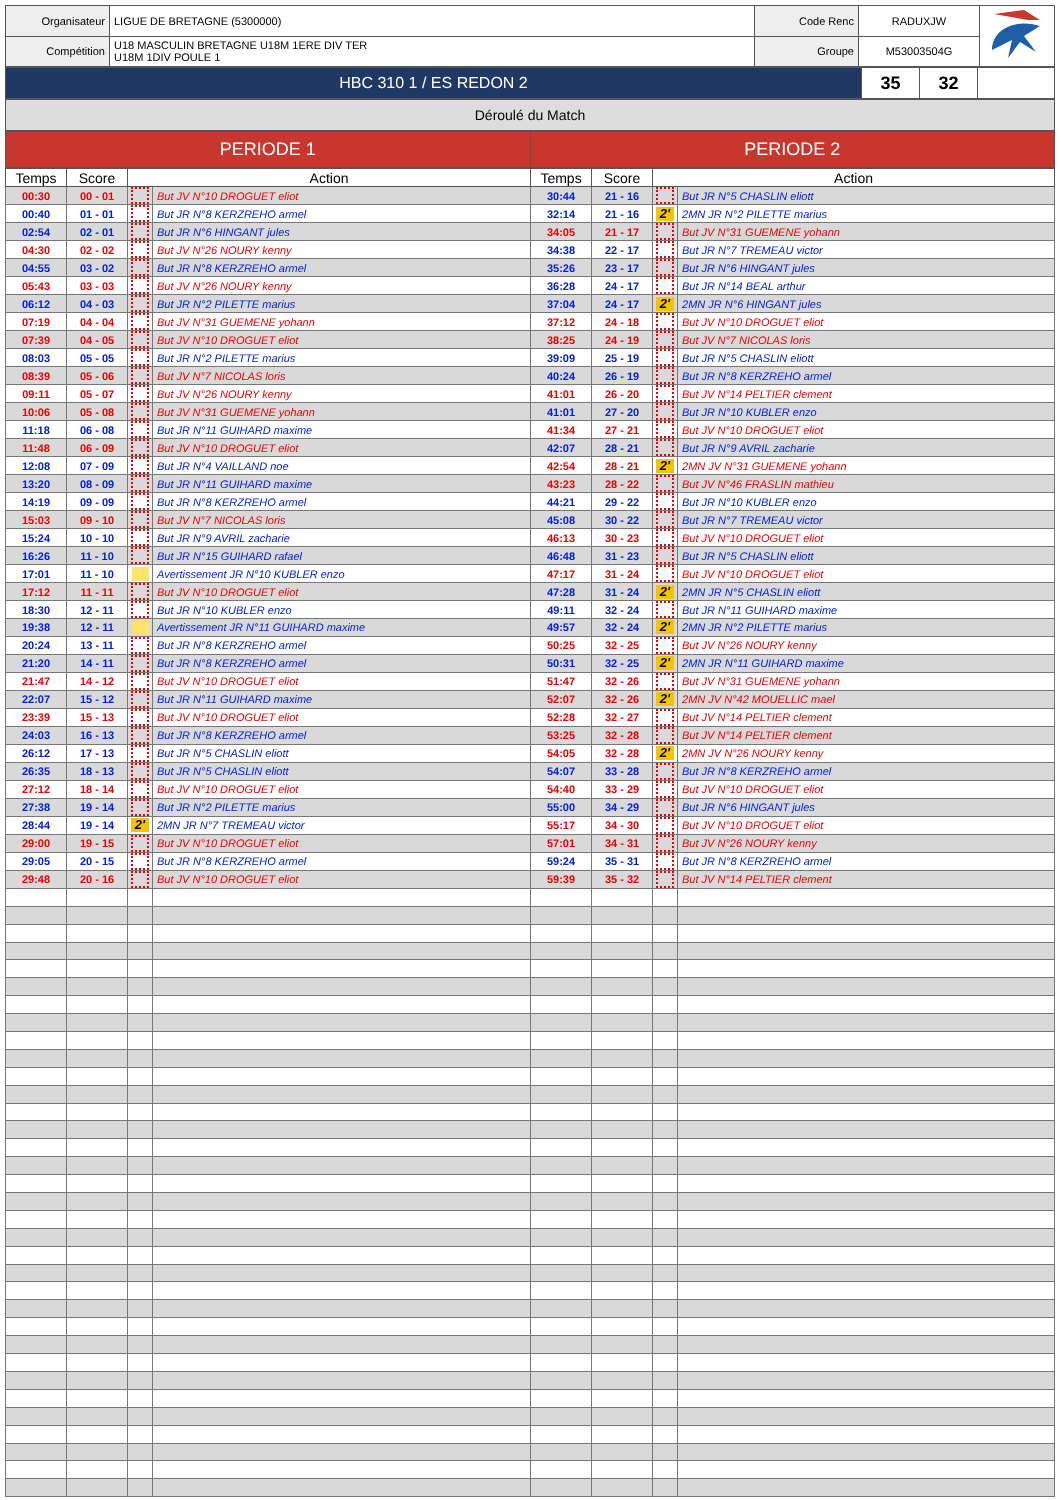| Organisateur | LIGUE DE BRETAGNE (5300000) | Code Renc | RADUXJW | |
| Compétition | U18 MASCULIN BRETAGNE U18M 1ERE DIV TER U18M 1DIV POULE 1 | Groupe | M53003504G | |
| HBC 310 1 / ES REDON 2 | 35 | 32 | |
Déroulé du Match
| PERIODE 1 | PERIODE 2 |
| Temps | Score | Action | | Temps | Score | Action | |
| --- | --- | --- | --- | --- | --- | --- | --- |
| 00:30 | 00 - 01 | | But JV N°10 DROGUET eliot | 30:44 | 21 - 16 | | But JR N°5 CHASLIN eliott |
| 00:40 | 01 - 01 | | But JR N°8 KERZREHO armel | 32:14 | 21 - 16 | 2' | 2MN JR N°2 PILETTE marius |
| 02:54 | 02 - 01 | | But JR N°6 HINGANT jules | 34:05 | 21 - 17 | | But JV N°31 GUEMENE yohann |
| 04:30 | 02 - 02 | | But JV N°26 NOURY kenny | 34:38 | 22 - 17 | | But JR N°7 TREMEAU victor |
| 04:55 | 03 - 02 | | But JR N°8 KERZREHO armel | 35:26 | 23 - 17 | | But JR N°6 HINGANT jules |
| 05:43 | 03 - 03 | | But JV N°26 NOURY kenny | 36:28 | 24 - 17 | | But JR N°14 BEAL arthur |
| 06:12 | 04 - 03 | | But JR N°2 PILETTE marius | 37:04 | 24 - 17 | 2' | 2MN JR N°6 HINGANT jules |
| 07:19 | 04 - 04 | | But JV N°31 GUEMENE yohann | 37:12 | 24 - 18 | | But JV N°10 DROGUET eliot |
| 07:39 | 04 - 05 | | But JV N°10 DROGUET eliot | 38:25 | 24 - 19 | | But JV N°7 NICOLAS loris |
| 08:03 | 05 - 05 | | But JR N°2 PILETTE marius | 39:09 | 25 - 19 | | But JR N°5 CHASLIN eliott |
| 08:39 | 05 - 06 | | But JV N°7 NICOLAS loris | 40:24 | 26 - 19 | | But JR N°8 KERZREHO armel |
| 09:11 | 05 - 07 | | But JV N°26 NOURY kenny | 41:01 | 26 - 20 | | But JV N°14 PELTIER clement |
| 10:06 | 05 - 08 | | But JV N°31 GUEMENE yohann | 41:01 | 27 - 20 | | But JR N°10 KUBLER enzo |
| 11:18 | 06 - 08 | | But JR N°11 GUIHARD maxime | 41:34 | 27 - 21 | | But JV N°10 DROGUET eliot |
| 11:48 | 06 - 09 | | But JV N°10 DROGUET eliot | 42:07 | 28 - 21 | | But JR N°9 AVRIL zacharie |
| 12:08 | 07 - 09 | | But JR N°4 VAILLAND noe | 42:54 | 28 - 21 | 2' | 2MN JV N°31 GUEMENE yohann |
| 13:20 | 08 - 09 | | But JR N°11 GUIHARD maxime | 43:23 | 28 - 22 | | But JV N°46 FRASLIN mathieu |
| 14:19 | 09 - 09 | | But JR N°8 KERZREHO armel | 44:21 | 29 - 22 | | But JR N°10 KUBLER enzo |
| 15:03 | 09 - 10 | | But JV N°7 NICOLAS loris | 45:08 | 30 - 22 | | But JR N°7 TREMEAU victor |
| 15:24 | 10 - 10 | | But JR N°9 AVRIL zacharie | 46:13 | 30 - 23 | | But JV N°10 DROGUET eliot |
| 16:26 | 11 - 10 | | But JR N°15 GUIHARD rafael | 46:48 | 31 - 23 | | But JR N°5 CHASLIN eliott |
| 17:01 | 11 - 10 | | Avertissement JR N°10 KUBLER enzo | 47:17 | 31 - 24 | | But JV N°10 DROGUET eliot |
| 17:12 | 11 - 11 | | But JV N°10 DROGUET eliot | 47:28 | 31 - 24 | 2' | 2MN JR N°5 CHASLIN eliott |
| 18:30 | 12 - 11 | | But JR N°10 KUBLER enzo | 49:11 | 32 - 24 | | But JR N°11 GUIHARD maxime |
| 19:38 | 12 - 11 | | Avertissement JR N°11 GUIHARD maxime | 49:57 | 32 - 24 | 2' | 2MN JR N°2 PILETTE marius |
| 20:24 | 13 - 11 | | But JR N°8 KERZREHO armel | 50:25 | 32 - 25 | | But JV N°26 NOURY kenny |
| 21:20 | 14 - 11 | | But JR N°8 KERZREHO armel | 50:31 | 32 - 25 | 2' | 2MN JR N°11 GUIHARD maxime |
| 21:47 | 14 - 12 | | But JV N°10 DROGUET eliot | 51:47 | 32 - 26 | | But JV N°31 GUEMENE yohann |
| 22:07 | 15 - 12 | | But JR N°11 GUIHARD maxime | 52:07 | 32 - 26 | 2' | 2MN JV N°42 MOUELLIC mael |
| 23:39 | 15 - 13 | | But JV N°10 DROGUET eliot | 52:28 | 32 - 27 | | But JV N°14 PELTIER clement |
| 24:03 | 16 - 13 | | But JR N°8 KERZREHO armel | 53:25 | 32 - 28 | | But JV N°14 PELTIER clement |
| 26:12 | 17 - 13 | | But JR N°5 CHASLIN eliott | 54:05 | 32 - 28 | 2' | 2MN JV N°26 NOURY kenny |
| 26:35 | 18 - 13 | | But JR N°5 CHASLIN eliott | 54:07 | 33 - 28 | | But JR N°8 KERZREHO armel |
| 27:12 | 18 - 14 | | But JV N°10 DROGUET eliot | 54:40 | 33 - 29 | | But JV N°10 DROGUET eliot |
| 27:38 | 19 - 14 | | But JR N°2 PILETTE marius | 55:00 | 34 - 29 | | But JR N°6 HINGANT jules |
| 28:44 | 19 - 14 | 2' | 2MN JR N°7 TREMEAU victor | 55:17 | 34 - 30 | | But JV N°10 DROGUET eliot |
| 29:00 | 19 - 15 | | But JV N°10 DROGUET eliot | 57:01 | 34 - 31 | | But JV N°26 NOURY kenny |
| 29:05 | 20 - 15 | | But JR N°8 KERZREHO armel | 59:24 | 35 - 31 | | But JR N°8 KERZREHO armel |
| 29:48 | 20 - 16 | | But JV N°10 DROGUET eliot | 59:39 | 35 - 32 | | But JV N°14 PELTIER clement |